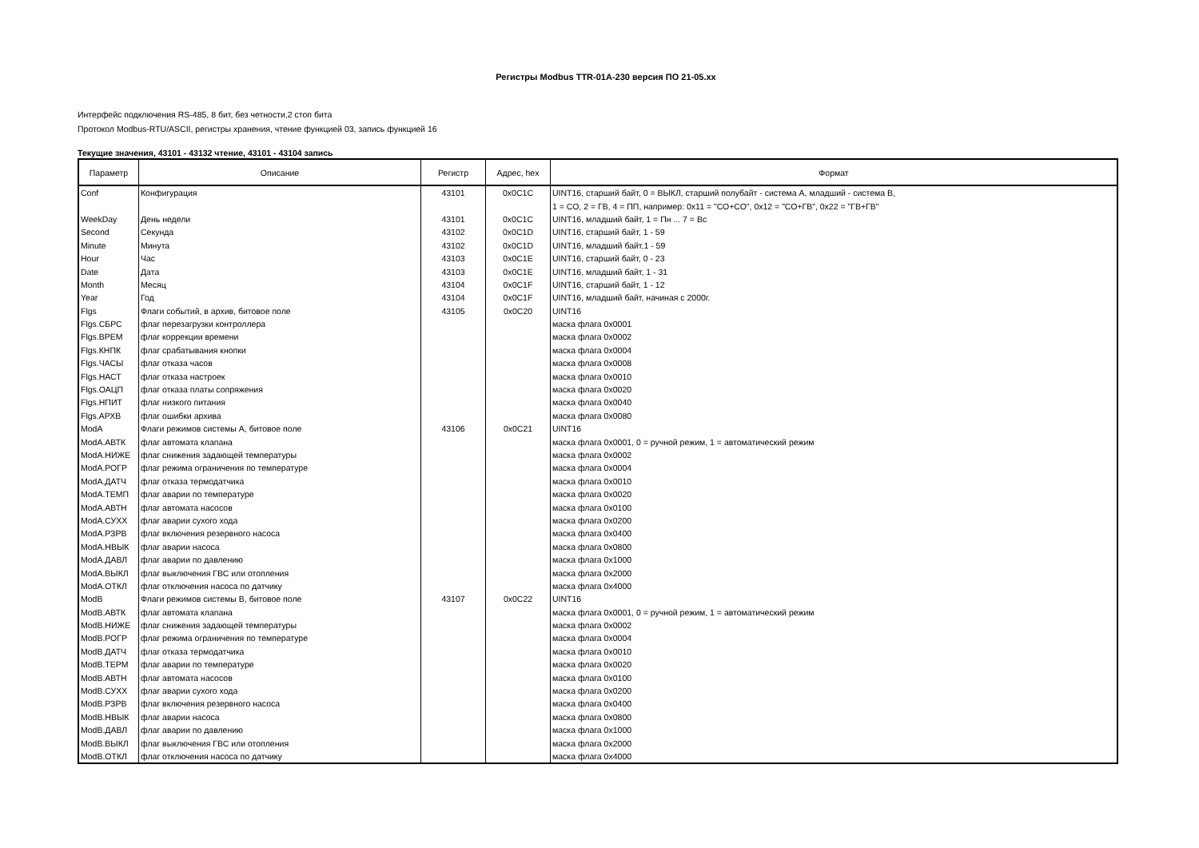Регистры Modbus TTR-01A-230 версия ПО 21-05.xx
Интерфейс подключения RS-485, 8 бит, без четности,2 стоп бита
Протокол Modbus-RTU/ASCII, регистры хранения, чтение функцией 03, запись функцией 16
Текущие значения, 43101 - 43132 чтение, 43101 - 43104 запись
| Параметр | Описание | Регистр | Адрес, hex | Формат |
| --- | --- | --- | --- | --- |
| Conf | Конфигурация | 43101 | 0x0C1C | UINT16, старший байт, 0 = ВЫКЛ, старший полубайт - система А, младший - система В, |
| | | | | 1 = СО, 2 = ГВ, 4 = ПП, например: 0x11 = "СО+СО", 0x12 = "СО+ГВ", 0x22 = "ГВ+ГВ" |
| WeekDay | День недели | 43101 | 0x0C1C | UINT16, младший байт, 1 = Пн ... 7 = Вс |
| Second | Секунда | 43102 | 0x0C1D | UINT16, старший байт, 1 - 59 |
| Minute | Минута | 43102 | 0x0C1D | UINT16, младший байт,1 - 59 |
| Hour | Час | 43103 | 0x0C1E | UINT16, старший байт, 0 - 23 |
| Date | Дата | 43103 | 0x0C1E | UINT16, младший байт, 1 - 31 |
| Month | Месяц | 43104 | 0x0C1F | UINT16, старший байт, 1 - 12 |
| Year | Год | 43104 | 0x0C1F | UINT16, младший байт, начиная с 2000г. |
| Flgs | Флаги событий, в архив, битовое поле | 43105 | 0x0C20 | UINT16 |
| Flgs.СБРС | флаг перезагрузки контроллера | | | маска флага 0x0001 |
| Flgs.ВРЕМ | флаг коррекции времени | | | маска флага 0x0002 |
| Flgs.КНПК | флаг срабатывания кнопки | | | маска флага 0x0004 |
| Flgs.ЧАСЫ | флаг отказа часов | | | маска флага 0x0008 |
| Flgs.НАСТ | флаг отказа настроек | | | маска флага 0x0010 |
| Flgs.ОАЦП | флаг отказа платы сопряжения | | | маска флага 0x0020 |
| Flgs.НПИТ | флаг низкого питания | | | маска флага 0x0040 |
| Flgs.АРХВ | флаг ошибки архива | | | маска флага 0x0080 |
| ModA | Флаги режимов системы А, битовое поле | 43106 | 0x0C21 | UINT16 |
| ModA.АВТК | флаг автомата клапана | | | маска флага 0x0001, 0 = ручной режим, 1 = автоматический режим |
| ModA.НИЖЕ | флаг снижения задающей температуры | | | маска флага 0x0002 |
| ModA.РОГР | флаг режима ограничения по температуре | | | маска флага 0x0004 |
| ModA.ДАТЧ | флаг отказа термодатчика | | | маска флага 0x0010 |
| ModA.ТЕМП | флаг аварии по температуре | | | маска флага 0x0020 |
| ModA.АВТН | флаг автомата насосов | | | маска флага 0x0100 |
| ModA.СУХХ | флаг аварии сухого хода | | | маска флага 0x0200 |
| ModA.РЗРВ | флаг включения резервного насоса | | | маска флага 0x0400 |
| ModA.НВЫК | флаг аварии насоса | | | маска флага 0x0800 |
| ModA.ДАВЛ | флаг аварии по давлению | | | маска флага 0x1000 |
| ModA.ВЫКЛ | флаг выключения ГВС или отопления | | | маска флага 0x2000 |
| ModA.ОТКЛ | флаг отключения насоса по датчику | | | маска флага 0x4000 |
| ModB | Флаги режимов системы В, битовое поле | 43107 | 0x0C22 | UINT16 |
| ModB.АВТК | флаг автомата клапана | | | маска флага 0x0001, 0 = ручной режим, 1 = автоматический режим |
| ModB.НИЖЕ | флаг снижения задающей температуры | | | маска флага 0x0002 |
| ModB.РОГР | флаг режима ограничения по температуре | | | маска флага 0x0004 |
| ModB.ДАТЧ | флаг отказа термодатчика | | | маска флага 0x0010 |
| ModB.ТЕРМ | флаг аварии по температуре | | | маска флага 0x0020 |
| ModB.АВТН | флаг автомата насосов | | | маска флага 0x0100 |
| ModB.СУХХ | флаг аварии сухого хода | | | маска флага 0x0200 |
| ModB.РЗРВ | флаг включения резервного насоса | | | маска флага 0x0400 |
| ModB.НВЫК | флаг аварии насоса | | | маска флага 0x0800 |
| ModB.ДАВЛ | флаг аварии по давлению | | | маска флага 0x1000 |
| ModB.ВЫКЛ | флаг выключения ГВС или отопления | | | маска флага 0x2000 |
| ModB.ОТКЛ | флаг отключения насоса по датчику | | | маска флага 0x4000 |